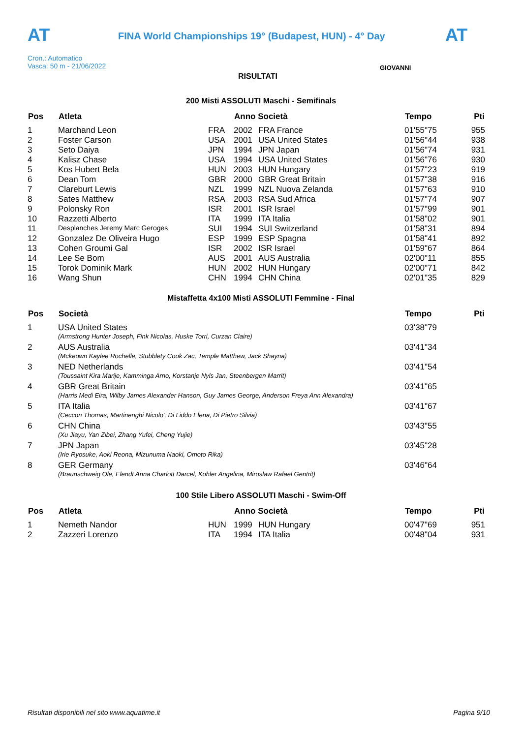AT
FINA World Championships 19° (Budapest, HUN) - 4° Day
AT
Cron.: Automatico
Vasca: 50 m - 21/06/2022
RISULTATI
GIOVANNI
200 Misti ASSOLUTI Maschi - Semifinals
| Pos | Atleta | | Anno Società | | Tempo | Pti |
| --- | --- | --- | --- | --- | --- | --- |
| 1 | Marchand Leon | FRA | 2002 | FRA France | 01'55"75 | 955 |
| 2 | Foster Carson | USA | 2001 | USA United States | 01'56"44 | 938 |
| 3 | Seto Daiya | JPN | 1994 | JPN Japan | 01'56"74 | 931 |
| 4 | Kalisz Chase | USA | 1994 | USA United States | 01'56"76 | 930 |
| 5 | Kos Hubert Bela | HUN | 2003 | HUN Hungary | 01'57"23 | 919 |
| 6 | Dean Tom | GBR | 2000 | GBR Great Britain | 01'57"38 | 916 |
| 7 | Clareburt Lewis | NZL | 1999 | NZL Nuova Zelanda | 01'57"63 | 910 |
| 8 | Sates Matthew | RSA | 2003 | RSA Sud Africa | 01'57"74 | 907 |
| 9 | Polonsky Ron | ISR | 2001 | ISR Israel | 01'57"99 | 901 |
| 10 | Razzetti Alberto | ITA | 1999 | ITA Italia | 01'58"02 | 901 |
| 11 | Desplanches Jeremy Marc Geroges | SUI | 1994 | SUI Switzerland | 01'58"31 | 894 |
| 12 | Gonzalez De Oliveira Hugo | ESP | 1999 | ESP Spagna | 01'58"41 | 892 |
| 13 | Cohen Groumi Gal | ISR | 2002 | ISR Israel | 01'59"67 | 864 |
| 14 | Lee Se Bom | AUS | 2001 | AUS Australia | 02'00"11 | 855 |
| 15 | Torok Dominik Mark | HUN | 2002 | HUN Hungary | 02'00"71 | 842 |
| 16 | Wang Shun | CHN | 1994 | CHN China | 02'01"35 | 829 |
Mistaffetta 4x100 Misti ASSOLUTI Femmine - Final
| Pos | Società | Tempo | Pti |
| --- | --- | --- | --- |
| 1 | USA United States | 03'38"79 | |
| | (Armstrong Hunter Joseph, Fink Nicolas, Huske Torri, Curzan Claire) | | |
| 2 | AUS Australia | 03'41"34 | |
| | (Mckeown Kaylee Rochelle, Stubblety Cook Zac, Temple Matthew, Jack Shayna) | | |
| 3 | NED Netherlands | 03'41"54 | |
| | (Toussaint Kira Marije, Kamminga Arno, Korstanje Nyls Jan, Steenbergen Marrit) | | |
| 4 | GBR Great Britain | 03'41"65 | |
| | (Harris Medi Eira, Wilby James Alexander Hanson, Guy James George, Anderson Freya Ann Alexandra) | | |
| 5 | ITA Italia | 03'41"67 | |
| | (Ceccon Thomas, Martinenghi Nicolo', Di Liddo Elena, Di Pietro Silvia) | | |
| 6 | CHN China | 03'43"55 | |
| | (Xu Jiayu, Yan Zibei, Zhang Yufei, Cheng Yujie) | | |
| 7 | JPN Japan | 03'45"28 | |
| | (Irie Ryosuke, Aoki Reona, Mizunuma Naoki, Omoto Rika) | | |
| 8 | GER Germany | 03'46"64 | |
| | (Braunschweig Ole, Elendt Anna Charlott Darcel, Kohler Angelina, Miroslaw Rafael Gentrit) | | |
100 Stile Libero ASSOLUTI Maschi - Swim-Off
| Pos | Atleta | | Anno Società | | Tempo | Pti |
| --- | --- | --- | --- | --- | --- | --- |
| 1 | Nemeth Nandor | HUN | 1999 | HUN Hungary | 00'47"69 | 951 |
| 2 | Zazzeri Lorenzo | ITA | 1994 | ITA Italia | 00'48"04 | 931 |
Risultati disponibili nel sito www.aquatime.it Pagina 9/10